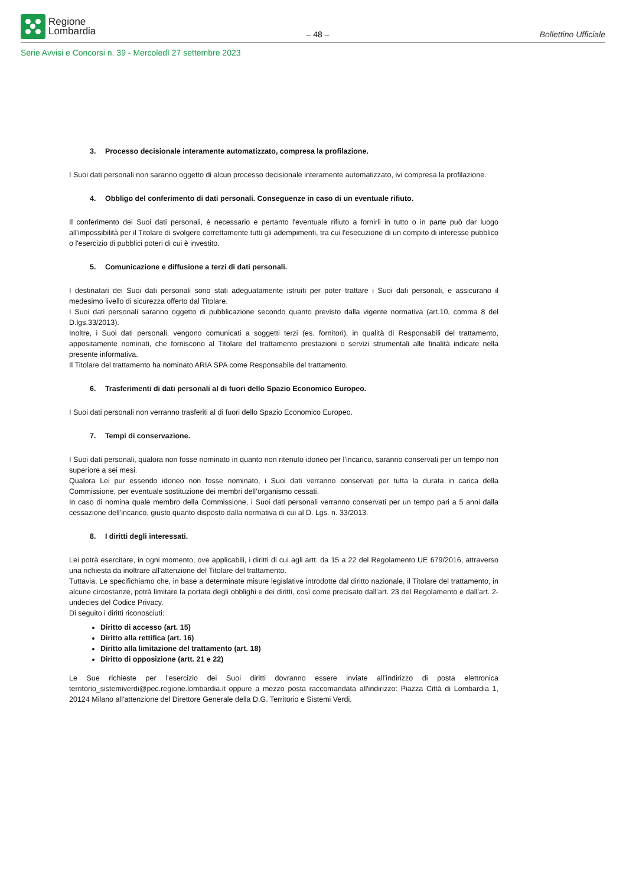Regione
Lombardia
– 48 –
Bollettino Ufficiale
Serie Avvisi e Concorsi n. 39 - Mercoledì 27 settembre 2023
3. Processo decisionale interamente automatizzato, compresa la profilazione.
I Suoi dati personali non saranno oggetto di alcun processo decisionale interamente automatizzato, ivi compresa la profilazione.
4. Obbligo del conferimento di dati personali. Conseguenze in caso di un eventuale rifiuto.
Il conferimento dei Suoi dati personali, è necessario e pertanto l'eventuale rifiuto a fornirli in tutto o in parte può dar luogo all'impossibilità per il Titolare di svolgere correttamente tutti gli adempimenti, tra cui l'esecuzione di un compito di interesse pubblico o l'esercizio di pubblici poteri di cui è investito.
5. Comunicazione e diffusione a terzi di dati personali.
I destinatari dei Suoi dati personali sono stati adeguatamente istruiti per poter trattare i Suoi dati personali, e assicurano il medesimo livello di sicurezza offerto dal Titolare.
I Suoi dati personali saranno oggetto di pubblicazione secondo quanto previsto dalla vigente normativa (art.10, comma 8 del D.lgs.33/2013).
Inoltre, i Suoi dati personali, vengono comunicati a soggetti terzi (es. fornitori), in qualità di Responsabili del trattamento, appositamente nominati, che forniscono al Titolare del trattamento prestazioni o servizi strumentali alle finalità indicate nella presente informativa.
Il Titolare del trattamento ha nominato ARIA SPA come Responsabile del trattamento.
6. Trasferimenti di dati personali al di fuori dello Spazio Economico Europeo.
I Suoi dati personali non verranno trasferiti al di fuori dello Spazio Economico Europeo.
7. Tempi di conservazione.
I Suoi dati personali, qualora non fosse nominato in quanto non ritenuto idoneo per l’incarico, saranno conservati per un tempo non superiore a sei mesi.
Qualora Lei pur essendo idoneo non fosse nominato, i Suoi dati verranno conservati per tutta la durata in carica della Commissione, per eventuale sostituzione dei membri dell’organismo cessati.
In caso di nomina quale membro della Commissione, i Suoi dati personali verranno conservati per un tempo pari a 5 anni dalla cessazione dell’incarico, giusto quanto disposto dalla normativa di cui al D. Lgs. n. 33/2013.
8. I diritti degli interessati.
Lei potrà esercitare, in ogni momento, ove applicabili, i diritti di cui agli artt. da 15 a 22 del Regolamento UE 679/2016, attraverso una richiesta da inoltrare all'attenzione del Titolare del trattamento.
Tuttavia, Le specifichiamo che, in base a determinate misure legislative introdotte dal diritto nazionale, il Titolare del trattamento, in alcune circostanze, potrà limitare la portata degli obblighi e dei diritti, così come precisato dall’art. 23 del Regolamento e dall’art. 2-undecies del Codice Privacy.
Di seguito i diritti riconosciuti:
Diritto di accesso (art. 15)
Diritto alla rettifica (art. 16)
Diritto alla limitazione del trattamento (art. 18)
Diritto di opposizione (artt. 21 e 22)
Le Sue richieste per l’esercizio dei Suoi diritti dovranno essere inviate all’indirizzo di posta elettronica territorio_sistemiverdi@pec.regione.lombardia.it oppure a mezzo posta raccomandata all'indirizzo: Piazza Città di Lombardia 1, 20124 Milano all'attenzione del Direttore Generale della D.G. Territorio e Sistemi Verdi.